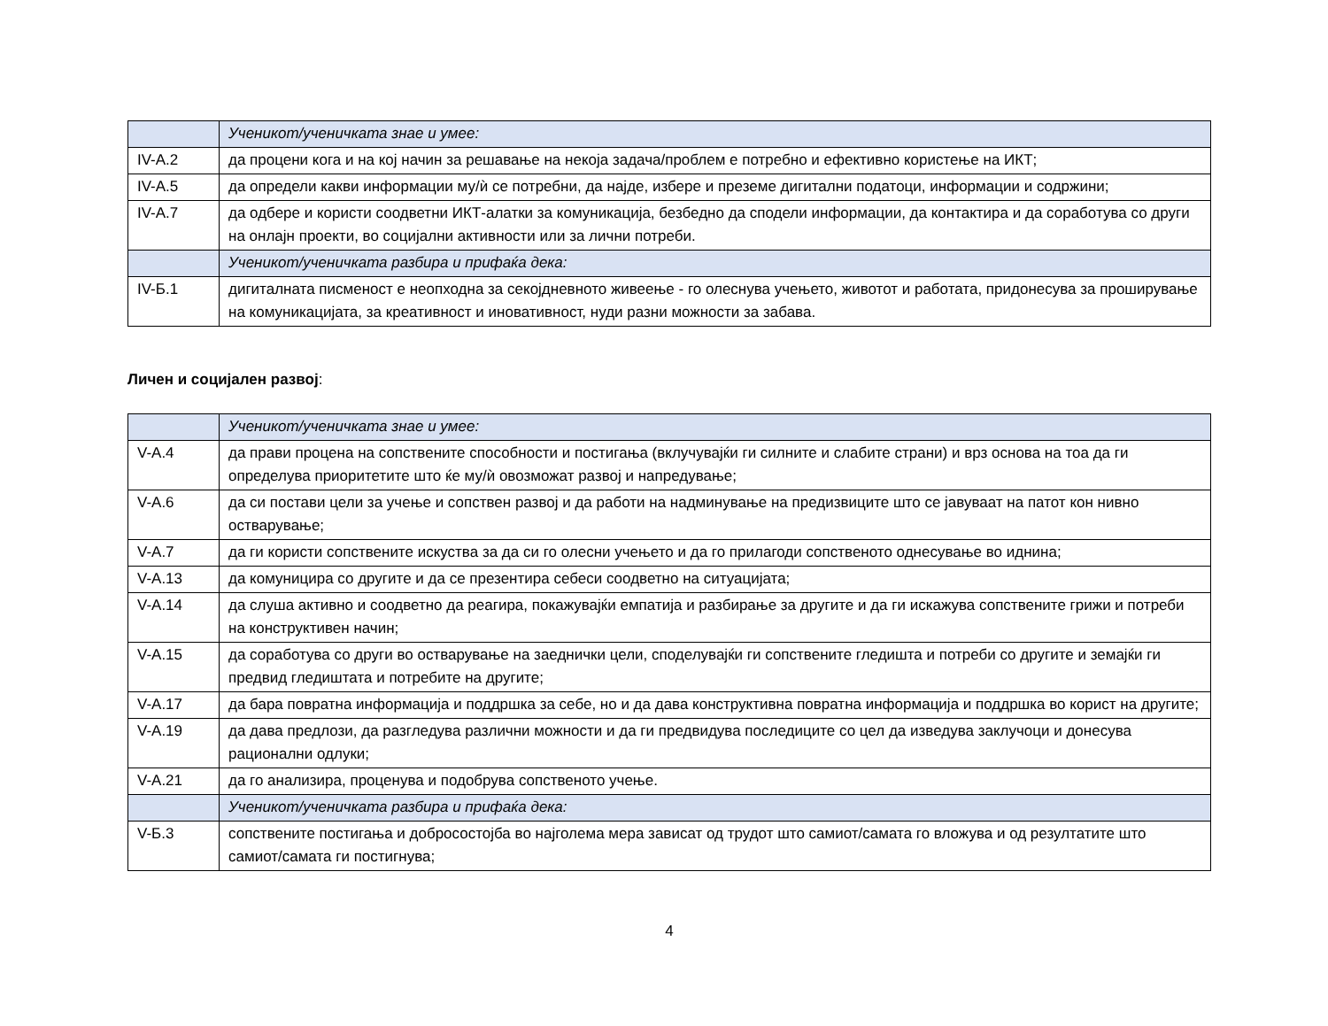| | Ученикот/ученичката знае и умее: |
| IV-А.2 | да процени кога и на кој начин за решавање на некоја задача/проблем е потребно и ефективно користење на ИКТ; |
| IV-А.5 | да определи какви информации му/ѝ се потребни, да најде, избере и преземе дигитални податоци, информации и содржини; |
| IV-А.7 | да одбере и користи соодветни ИКТ-алатки за комуникација, безбедно да сподели информации, да контактира и да соработува со други на онлајн проекти, во социјални активности или за лични потреби. |
| | Ученикот/ученичката разбира и прифаќа дека: |
| IV-Б.1 | дигиталната писменост е неопходна за секојдневното живеење - го олеснува учењето, животот и работата, придонесува за проширување на комуникацијата, за креативност и иновативност, нуди разни можности за забава. |
Личен и социјален развој:
| | Ученикот/ученичката знае и умее: |
| V-А.4 | да прави процена на сопствените способности и постигања (вклучувајќи ги силните и слабите страни) и врз основа на тоа да ги определува приоритетите што ќе му/ѝ овозможат развој и напредување; |
| V-А.6 | да си постави цели за учење и сопствен развој и да работи на надминување на предизвиците што се јавуваат на патот кон нивно остварување; |
| V-А.7 | да ги користи сопствените искуства за да си го олесни учењето и да го прилагоди сопственото однесување во иднина; |
| V-А.13 | да комуницира со другите и да се презентира себеси соодветно на ситуацијата; |
| V-А.14 | да слуша активно и соодветно да реагира, покажувајќи емпатија и разбирање за другите и да ги искажува сопствените грижи и потреби на конструктивен начин; |
| V-А.15 | да соработува со други во остварување на заеднички цели, споделувајќи ги сопствените гледишта и потреби со другите и земајќи ги предвид гледиштата и потребите на другите; |
| V-А.17 | да бара повратна информација и поддршка за себе, но и да дава конструктивна повратна информација и поддршка во корист на другите; |
| V-А.19 | да дава предлози, да разгледува различни можности и да ги предвидува последиците со цел да изведува заклучоци и донесува рационални одлуки; |
| V-А.21 | да го анализира, проценува и подобрува сопственото учење. |
| | Ученикот/ученичката разбира и прифаќа дека: |
| V-Б.3 | сопствените постигања и добросостојба во најголема мера зависат од трудот што самиот/самата го вложува и од резултатите што самиот/самата ги постигнува; |
4